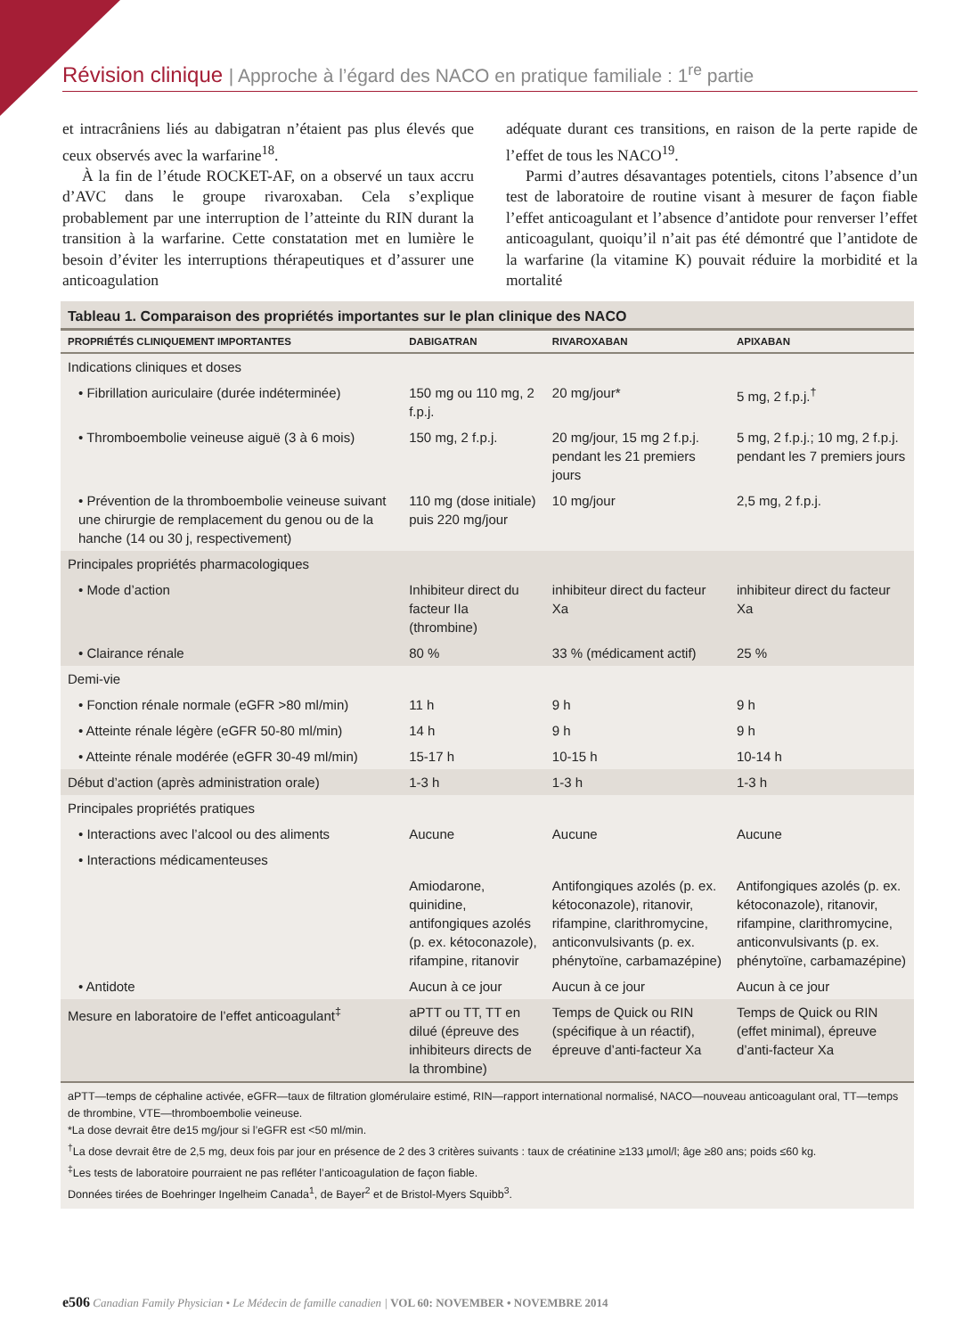Révision clinique | Approche à l’égard des NACO en pratique familiale : 1<sup>re</sup> partie
et intracrâniens liés au dabigatran n’étaient pas plus élevés que ceux observés avec la warfarine<sup>18</sup>.
À la fin de l’étude ROCKET-AF, on a observé un taux accru d’AVC dans le groupe rivaroxaban. Cela s’explique probablement par une interruption de l’atteinte du RIN durant la transition à la warfarine. Cette constatation met en lumière le besoin d’éviter les interruptions thérapeutiques et d’assurer une anticoagulation
adéquate durant ces transitions, en raison de la perte rapide de l’effet de tous les NACO<sup>19</sup>.
Parmi d’autres désavantages potentiels, citons l’absence d’un test de laboratoire de routine visant à mesurer de façon fiable l’effet anticoagulant et l’absence d’antidote pour renverser l’effet anticoagulant, quoiqu’il n’ait pas été démontré que l’antidote de la warfarine (la vitamine K) pouvait réduire la morbidité et la mortalité
Tableau 1. Comparaison des propriétés importantes sur le plan clinique des NACO
| PROPRIÉTÉS CLINIQUEMENT IMPORTANTES | DABIGATRAN | RIVAROXABAN | APIXABAN |
| --- | --- | --- | --- |
| Indications cliniques et doses | | | |
| • Fibrillation auriculaire (durée indéterminée) | 150 mg ou 110 mg, 2 f.p.j. | 20 mg/jour* | 5 mg, 2 f.p.j.<sup>†</sup> |
| • Thromboembolie veineuse aiguë (3 à 6 mois) | 150 mg, 2 f.p.j. | 20 mg/jour, 15 mg 2 f.p.j. pendant les 21 premiers jours | 5 mg, 2 f.p.j.; 10 mg, 2 f.p.j. pendant les 7 premiers jours |
| • Prévention de la thromboembolie veineuse suivant une chirurgie de remplacement du genou ou de la hanche (14 ou 30 j, respectivement) | 110 mg (dose initiale) puis 220 mg/jour | 10 mg/jour | 2,5 mg, 2 f.p.j. |
| Principales propriétés pharmacologiques | | | |
| • Mode d’action | Inhibiteur direct du facteur IIa (thrombine) | inhibiteur direct du facteur Xa | inhibiteur direct du facteur Xa |
| • Clairance rénale | 80 % | 33 % (médicament actif) | 25 % |
| Demi-vie | | | |
| • Fonction rénale normale (eGFR >80 ml/min) | 11 h | 9 h | 9 h |
| • Atteinte rénale légère (eGFR 50-80 ml/min) | 14 h | 9 h | 9 h |
| • Atteinte rénale modérée (eGFR 30-49 ml/min) | 15-17 h | 10-15 h | 10-14 h |
| Début d’action (après administration orale) | 1-3 h | 1-3 h | 1-3 h |
| Principales propriétés pratiques | | | |
| • Interactions avec l’alcool ou des aliments | Aucune | Aucune | Aucune |
| • Interactions médicamenteuses | | | |
| | Amiodarone, quinidine, antifongiques azolés (p. ex. kétoconazole), rifampine, ritanovir | Antifongiques azolés (p. ex. kétoconazole), ritanovir, rifampine, clarithromycine, anticonvulsivants (p. ex. phénytoïne, carbamazépine) | Antifongiques azolés (p. ex. kétoconazole), ritanovir, rifampine, clarithromycine, anticonvulsivants (p. ex. phénytoïne, carbamazépine) |
| • Antidote | Aucun à ce jour | Aucun à ce jour | Aucun à ce jour |
| Mesure en laboratoire de l’effet anticoagulant<sup>‡</sup> | aPTT ou TT, TT en dilué (épreuve des inhibiteurs directs de la thrombine) | Temps de Quick ou RIN (spécifique à un réactif), épreuve d’anti-facteur Xa | Temps de Quick ou RIN (effet minimal), épreuve d’anti-facteur Xa |
aPTT—temps de céphaline activée, eGFR—taux de filtration glomérulaire estimé, RIN—rapport international normalisé, NACO—nouveau anticoagulant oral, TT—temps de thrombine, VTE—thromboembolie veineuse.
*La dose devrait être de15 mg/jour si l’eGFR est <50 ml/min.
<sup>†</sup> La dose devrait être de 2,5 mg, deux fois par jour en présence de 2 des 3 critères suivants : taux de créatinine ≥133 µmol/l; âge ≥80 ans; poids ≤60 kg.
<sup>‡</sup> Les tests de laboratoire pourraient ne pas refléter l’anticoagulation de façon fiable.
Données tirées de Boehringer Ingelheim Canada<sup>1</sup>, de Bayer<sup>2</sup> et de Bristol-Myers Squibb<sup>3</sup>.
e506 Canadian Family Physician • Le Médecin de famille canadien | VOL 60: NOVEMBER • NOVEMBRE 2014